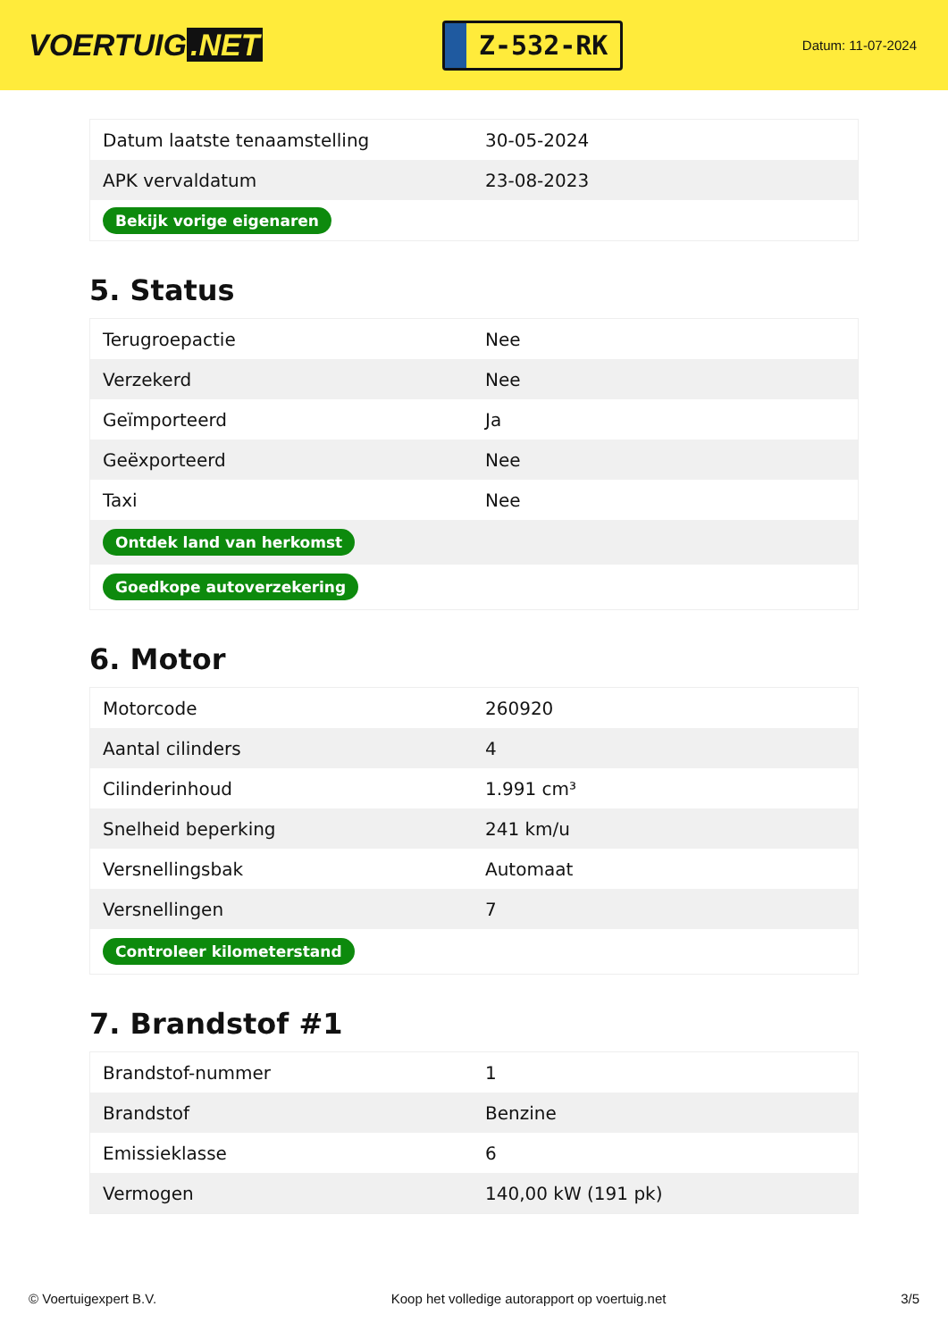VOERTUIG.NET
Z-532-RK
Datum: 11-07-2024
| Datum laatste tenaamstelling | 30-05-2024 |
| APK vervaldatum | 23-08-2023 |
| Bekijk vorige eigenaren | |
5. Status
| Terugroepactie | Nee |
| Verzekerd | Nee |
| Geïmporteerd | Ja |
| Geëxporteerd | Nee |
| Taxi | Nee |
| Ontdek land van herkomst | |
| Goedkope autoverzekering | |
6. Motor
| Motorcode | 260920 |
| Aantal cilinders | 4 |
| Cilinderinhoud | 1.991 cm³ |
| Snelheid beperking | 241 km/u |
| Versnellingsbak | Automaat |
| Versnellingen | 7 |
| Controleer kilometerstand | |
7. Brandstof #1
| Brandstof-nummer | 1 |
| Brandstof | Benzine |
| Emissieklasse | 6 |
| Vermogen | 140,00 kW (191 pk) |
© Voertuigexpert B.V. Koop het volledige autorapport op voertuig.net 3/5